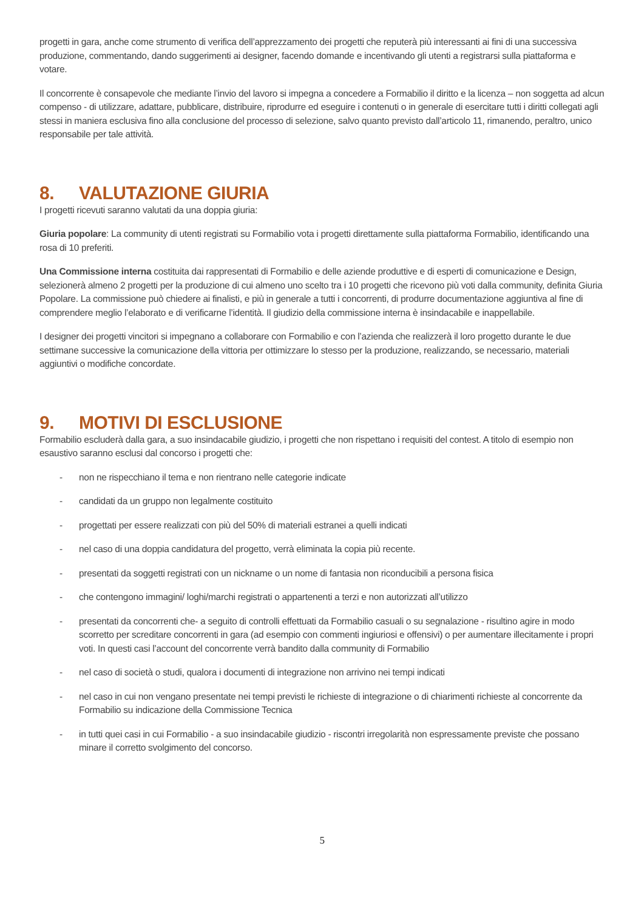progetti in gara, anche come strumento di verifica dell’apprezzamento dei progetti che reputerà più interessanti ai fini di una successiva produzione, commentando, dando suggerimenti ai designer, facendo domande e incentivando gli utenti a registrarsi sulla piattaforma e votare.
Il concorrente è consapevole che mediante l’invio del lavoro si impegna a concedere a Formabilio il diritto e la licenza – non soggetta ad alcun compenso - di utilizzare, adattare, pubblicare, distribuire, riprodurre ed eseguire i contenuti o in generale di esercitare tutti i diritti collegati agli stessi in maniera esclusiva fino alla conclusione del processo di selezione, salvo quanto previsto dall’articolo 11, rimanendo, peraltro, unico responsabile per tale attività.
8. VALUTAZIONE GIURIA
I progetti ricevuti saranno valutati da una doppia giuria:
Giuria popolare: La community di utenti registrati su Formabilio vota i progetti direttamente sulla piattaforma Formabilio, identificando una rosa di 10 preferiti.
Una Commissione interna costituita dai rappresentati di Formabilio e delle aziende produttive e di esperti di comunicazione e Design, selezionerà almeno 2 progetti per la produzione di cui almeno uno scelto tra i 10 progetti che ricevono più voti dalla community, definita Giuria Popolare. La commissione può chiedere ai finalisti, e più in generale a tutti i concorrenti, di produrre documentazione aggiuntiva al fine di comprendere meglio l’elaborato e di verificarne l’identità. Il giudizio della commissione interna è insindacabile e inappellabile.
I designer dei progetti vincitori si impegnano a collaborare con Formabilio e con l’azienda che realizzerà il loro progetto durante le due settimane successive la comunicazione della vittoria per ottimizzare lo stesso per la produzione, realizzando, se necessario, materiali aggiuntivi o modifiche concordate.
9. MOTIVI DI ESCLUSIONE
Formabilio escluderà dalla gara, a suo insindacabile giudizio, i progetti che non rispettano i requisiti del contest. A titolo di esempio non esaustivo saranno esclusi dal concorso i progetti che:
- non ne rispecchiano il tema e non rientrano nelle categorie indicate
- candidati da un gruppo non legalmente costituito
- progettati per essere realizzati con più del 50% di materiali estranei a quelli indicati
- nel caso di una doppia candidatura del progetto, verrà eliminata la copia più recente.
- presentati da soggetti registrati con un nickname o un nome di fantasia non riconducibili a persona fisica
- che contengono immagini/ loghi/marchi registrati o appartenenti a terzi e non autorizzati all’utilizzo
- presentati da concorrenti che- a seguito di controlli effettuati da Formabilio casuali o su segnalazione - risultino agire in modo scorretto per screditare concorrenti in gara (ad esempio con commenti ingiuriosi e offensivi) o per aumentare illecitamente i propri voti. In questi casi l’account del concorrente verrà bandito dalla community di Formabilio
- nel caso di società o studi, qualora i documenti di integrazione non arrivino nei tempi indicati
- nel caso in cui non vengano presentate nei tempi previsti le richieste di integrazione o di chiarimenti richieste al concorrente da Formabilio su indicazione della Commissione Tecnica
- in tutti quei casi in cui Formabilio - a suo insindacabile giudizio - riscontri irregolarità non espressamente previste che possano minare il corretto svolgimento del concorso.
5